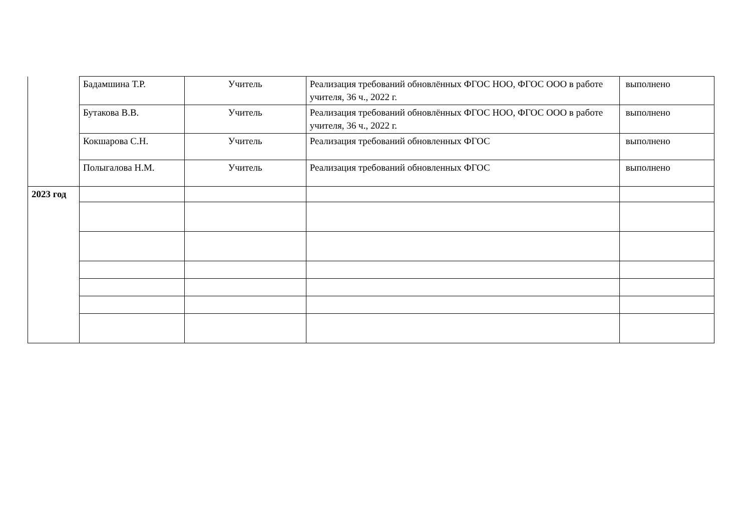| | Бадамшина Т.Р. | Учитель | Реализация требований обновлённых ФГОС НОО, ФГОС ООО в работе учителя, 36 ч., 2022 г. | выполнено |
| | Бутакова В.В. | Учитель | Реализация требований обновлённых ФГОС НОО, ФГОС ООО в работе учителя, 36 ч., 2022 г. | выполнено |
| | Кокшарова С.Н. | Учитель | Реализация требований обновленных ФГОС | выполнено |
| | Полыгалова Н.М. | Учитель | Реализация требований обновленных ФГОС | выполнено |
| 2023 год | | | | |